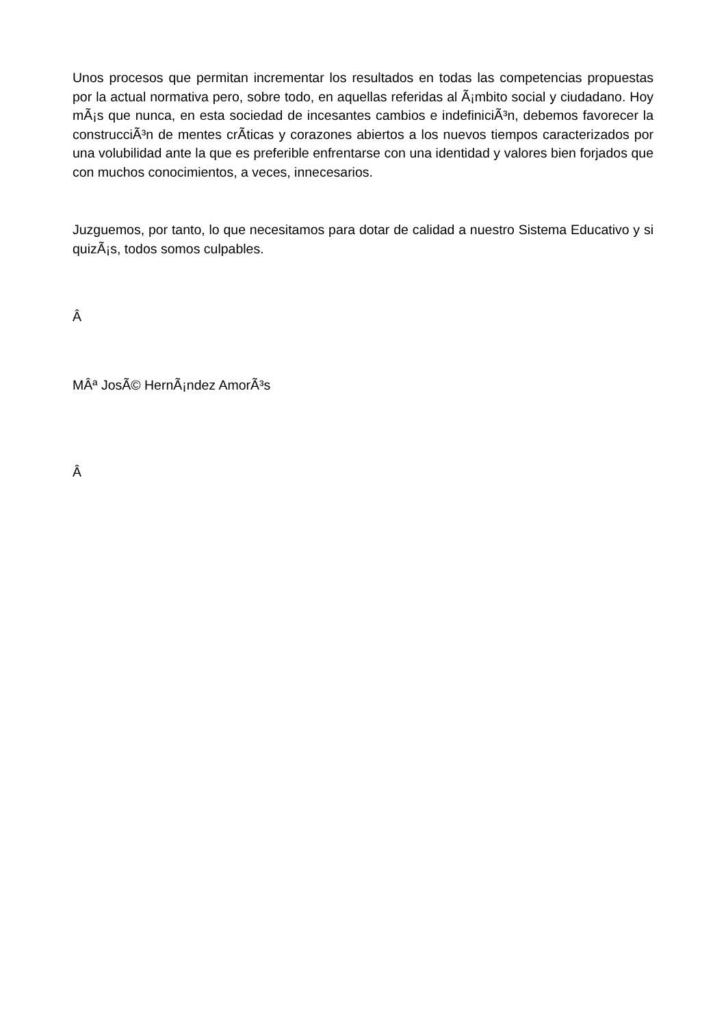Unos procesos que permitan incrementar los resultados en todas las competencias propuestas por la actual normativa pero, sobre todo, en aquellas referidas al Ã¡mbito social y ciudadano. Hoy mÃ¡s que nunca, en esta sociedad de incesantes cambios e indefiniciÃ³n, debemos favorecer la construcciÃ³n de mentes crÃ­ticas y corazones abiertos a los nuevos tiempos caracterizados por una volubilidad ante la que es preferible enfrentarse con una identidad y valores bien forjados que con muchos conocimientos, a veces, innecesarios.
Juzguemos, por tanto, lo que necesitamos para dotar de calidad a nuestro Sistema Educativo y si quizÃ¡s, todos somos culpables.
Â
MÂª JosÃ© HernÃ¡ndez AmorÃ³s
Â